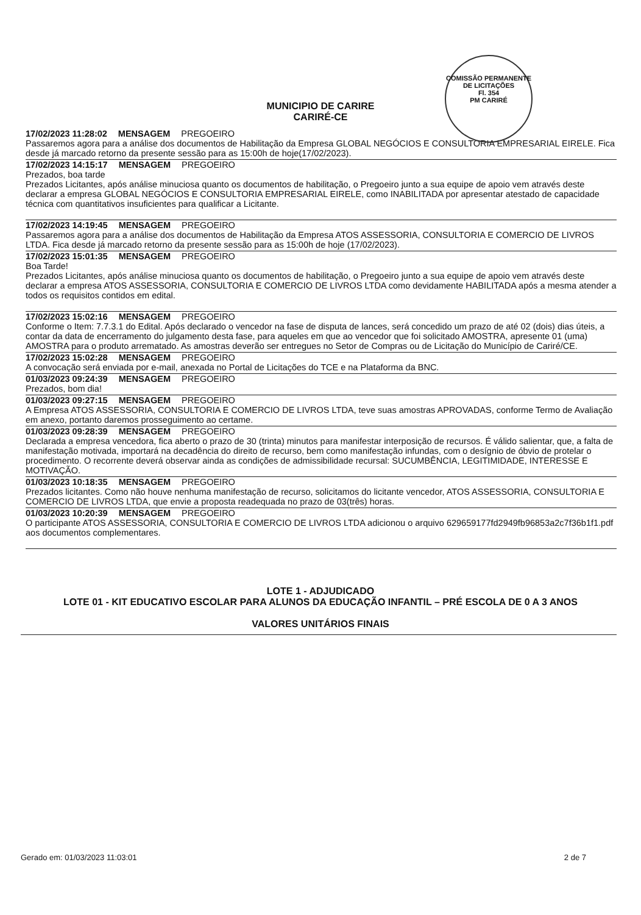COMISSÃO PERMANENTE DE LICITAÇÕES
Fl. 354
PM CARIRÉ
MUNICIPIO DE CARIRE
CARIRÉ-CE
17/02/2023 11:28:02 MENSAGEM PREGOEIRO
Passaremos agora para a análise dos documentos de Habilitação da Empresa GLOBAL NEGÓCIOS E CONSULTORIA EMPRESARIAL EIRELE. Fica desde já marcado retorno da presente sessão para as 15:00h de hoje(17/02/2023).
17/02/2023 14:15:17 MENSAGEM PREGOEIRO
Prezados, boa tarde
Prezados Licitantes, após análise minuciosa quanto os documentos de habilitação, o Pregoeiro junto a sua equipe de apoio vem através deste declarar a empresa GLOBAL NEGÓCIOS E CONSULTORIA EMPRESARIAL EIRELE, como INABILITADA por apresentar atestado de capacidade técnica com quantitativos insuficientes para qualificar a Licitante.
17/02/2023 14:19:45 MENSAGEM PREGOEIRO
Passaremos agora para a análise dos documentos de Habilitação da Empresa ATOS ASSESSORIA, CONSULTORIA E COMERCIO DE LIVROS LTDA. Fica desde já marcado retorno da presente sessão para as 15:00h de hoje (17/02/2023).
17/02/2023 15:01:35 MENSAGEM PREGOEIRO
Boa Tarde!
Prezados Licitantes, após análise minuciosa quanto os documentos de habilitação, o Pregoeiro junto a sua equipe de apoio vem através deste declarar a empresa ATOS ASSESSORIA, CONSULTORIA E COMERCIO DE LIVROS LTDA como devidamente HABILITADA após a mesma atender a todos os requisitos contidos em edital.
17/02/2023 15:02:16 MENSAGEM PREGOEIRO
Conforme o Item: 7.7.3.1 do Edital. Após declarado o vencedor na fase de disputa de lances, será concedido um prazo de até 02 (dois) dias úteis, a contar da data de encerramento do julgamento desta fase, para aqueles em que ao vencedor que foi solicitado AMOSTRA, apresente 01 (uma) AMOSTRA para o produto arrematado. As amostras deverão ser entregues no Setor de Compras ou de Licitação do Município de Cariré/CE.
17/02/2023 15:02:28 MENSAGEM PREGOEIRO
A convocação será enviada por e-mail, anexada no Portal de Licitações do TCE e na Plataforma da BNC.
01/03/2023 09:24:39 MENSAGEM PREGOEIRO
Prezados, bom dia!
01/03/2023 09:27:15 MENSAGEM PREGOEIRO
A Empresa ATOS ASSESSORIA, CONSULTORIA E COMERCIO DE LIVROS LTDA, teve suas amostras APROVADAS, conforme Termo de Avaliação em anexo, portanto daremos prosseguimento ao certame.
01/03/2023 09:28:39 MENSAGEM PREGOEIRO
Declarada a empresa vencedora, fica aberto o prazo de 30 (trinta) minutos para manifestar interposição de recursos. É válido salientar, que, a falta de manifestação motivada, importará na decadência do direito de recurso, bem como manifestação infundas, com o desígnio de óbvio de protelar o procedimento. O recorrente deverá observar ainda as condições de admissibilidade recursal: SUCUMBÊNCIA, LEGITIMIDADE, INTERESSE E MOTIVAÇÃO.
01/03/2023 10:18:35 MENSAGEM PREGOEIRO
Prezados licitantes. Como não houve nenhuma manifestação de recurso, solicitamos do licitante vencedor, ATOS ASSESSORIA, CONSULTORIA E COMERCIO DE LIVROS LTDA, que envie a proposta readequada no prazo de 03(três) horas.
01/03/2023 10:20:39 MENSAGEM PREGOEIRO
O participante ATOS ASSESSORIA, CONSULTORIA E COMERCIO DE LIVROS LTDA adicionou o arquivo 629659177fd2949fb96853a2c7f36b1f1.pdf aos documentos complementares.
LOTE 1 - ADJUDICADO
LOTE 01 - KIT EDUCATIVO ESCOLAR PARA ALUNOS DA EDUCAÇÃO INFANTIL – PRÉ ESCOLA DE 0 A 3 ANOS
VALORES UNITÁRIOS FINAIS
Gerado em: 01/03/2023 11:03:01 2 de 7